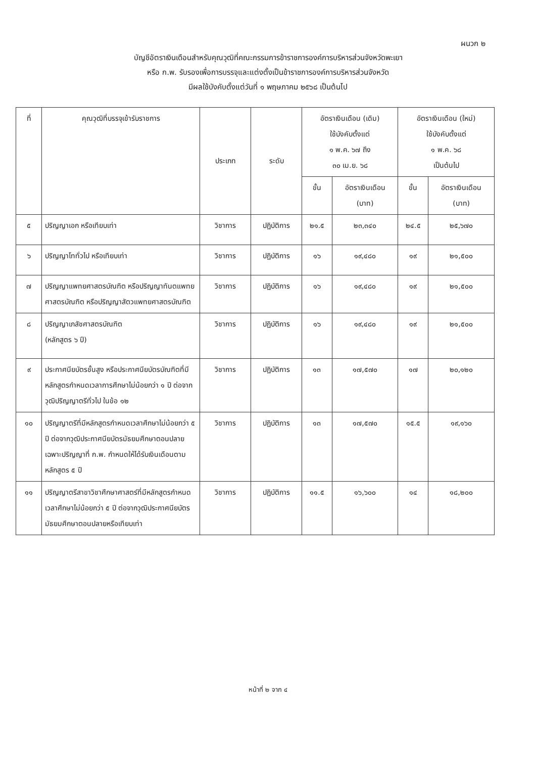ผนวก ๒
บัญชีอัตราเงินเดือนสำหรับคุณวุฒิที่คณะกรรมการข้าราชการองค์การบริหารส่วนจังหวัดพะเยา
หรือ ก.พ. รับรองเพื่อการบรรจุและแต่งตั้งเป็นข้าราชการองค์การบริหารส่วนจังหวัด
มีผลใช้บังคับตั้งแต่วันที่ ๑ พฤษภาคม ๒๕๖๘ เป็นต้นไป
| ที่ | คุณวุฒิที่บรรจุเข้ารับราชการ | ประเภท | ระดับ | อัตราเงินเดือน (เดิม) ใช้บังคับตั้งแต่ ๑ พ.ค. ๖๗ ถึง ๓๐ เม.ย. ๖๘ | | อัตราเงินเดือน (ใหม่) ใช้บังคับตั้งแต่ ๑ พ.ค. ๖๘ เป็นต้นไป | |
| --- | --- | --- | --- | --- | --- | --- | --- |
| | | | | ขั้น | อัตราเงินเดือน (บาท) | ขั้น | อัตราเงินเดือน (บาท) |
| ๕ | ปริญญาเอก หรือเทียบเท่า | วิชาการ | ปฏิบัติการ | ๒๑.๕ | ๒๓,๓๔๐ | ๒๔.๕ | ๒๕,๖๗๐ |
| ๖ | ปริญญาโททั่วไป หรือเทียบเท่า | วิชาการ | ปฏิบัติการ | ๑๖ | ๑๙,๔๘๐ | ๑๙ | ๒๑,๕๐๐ |
| ๗ | ปริญญาแพทยศาสตรบัณฑิต หรือปริญญาทันตแพทยศาสตรบัณฑิต หรือปริญญาสัตวแพทยศาสตรบัณฑิต | วิชาการ | ปฏิบัติการ | ๑๖ | ๑๙,๔๘๐ | ๑๙ | ๒๑,๕๐๐ |
| ๘ | ปริญญาเภสัชศาสตรบัณฑิต (หลักสูตร ๖ ปี) | วิชาการ | ปฏิบัติการ | ๑๖ | ๑๙,๔๘๐ | ๑๙ | ๒๑,๕๐๐ |
| ๙ | ประกาศนียบัตรชั้นสูง หรือประกาศนียบัตรบัณฑิตที่มีหลักสูตรกำหนดเวลาการศึกษาไม่น้อยกว่า ๑ ปี ต่อจากวุฒิปริญญาตรีทั่วไป ในข้อ ๑๒ | วิชาการ | ปฏิบัติการ | ๑๓ | ๑๗,๕๗๐ | ๑๗ | ๒๐,๑๒๐ |
| ๑๐ | ปริญญาตรีที่มีหลักสูตรกำหนดเวลาศึกษาไม่น้อยกว่า ๕ ปี ต่อจากวุฒิประกาศนียบัตรมัธยมศึกษาตอนปลายเฉพาะปริญญาที่ ก.พ. กำหนดให้ได้รับเงินเดือนตามหลักสูตร ๕ ปี | วิชาการ | ปฏิบัติการ | ๑๓ | ๑๗,๕๗๐ | ๑๕.๕ | ๑๙,๑๖๐ |
| ๑๑ | ปริญญาตรีสาขาวิชาศึกษาศาสตร์ที่มีหลักสูตรกำหนดเวลาศึกษาไม่น้อยกว่า ๕ ปี ต่อจากวุฒิประกาศนียบัตรมัธยมศึกษาตอนปลายหรือเทียบเท่า | วิชาการ | ปฏิบัติการ | ๑๑.๕ | ๑๖,๖๐๐ | ๑๔ | ๑๘,๒๐๐ |
หน้าที่ ๒ จาก ๔